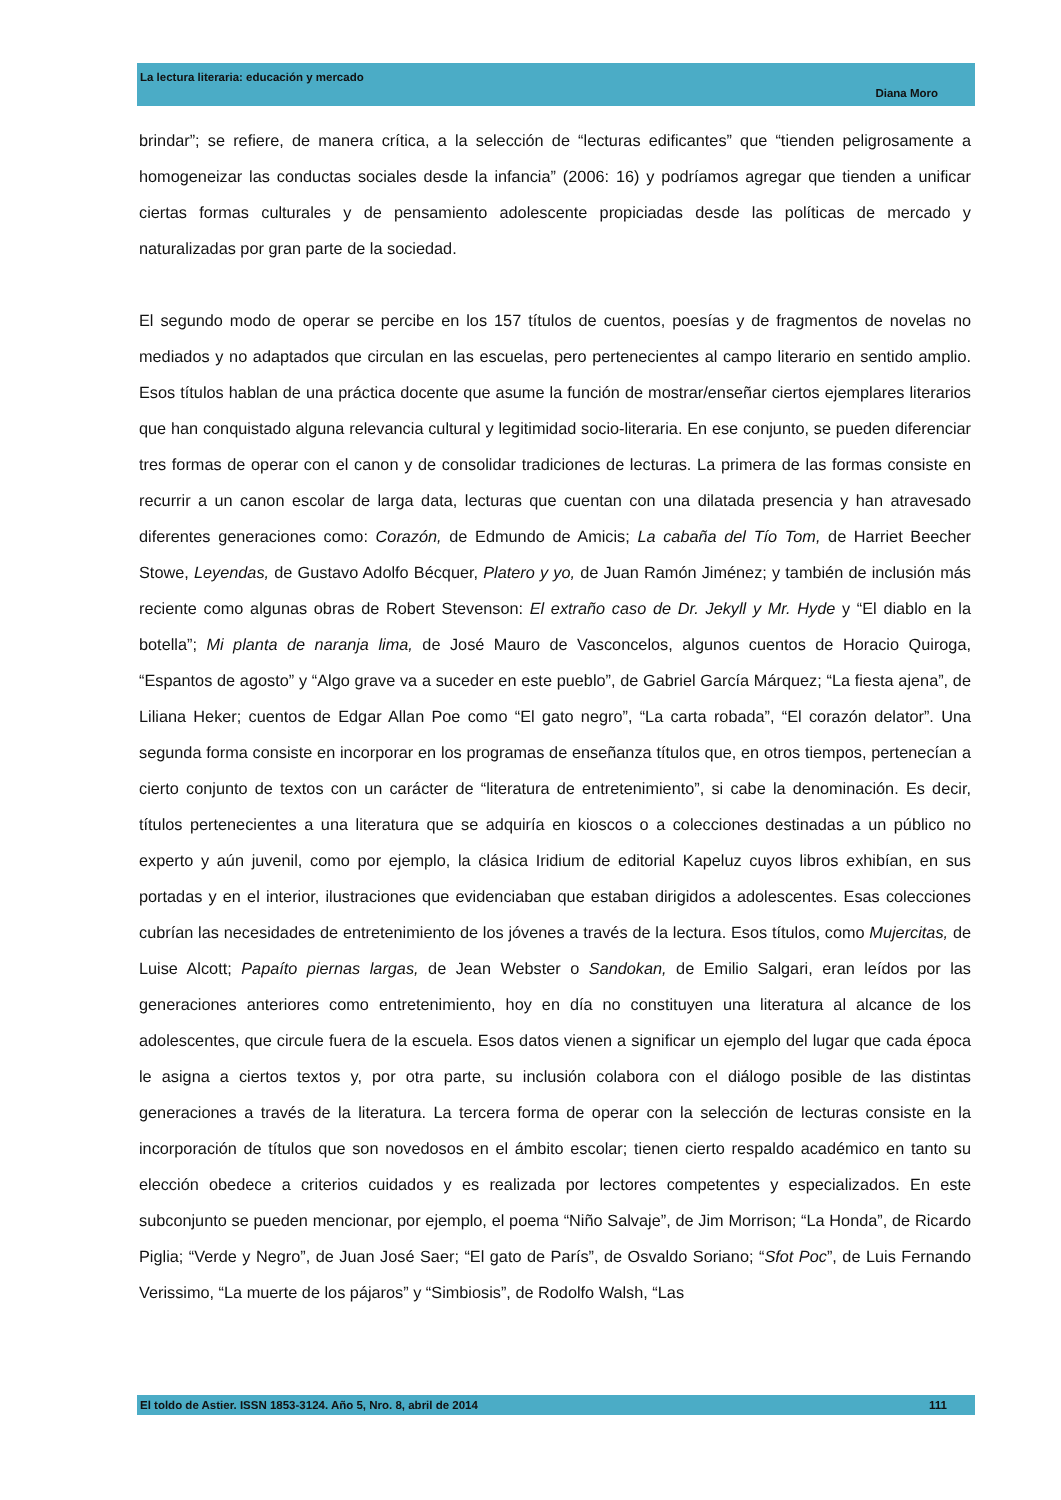La lectura literaria: educación y mercado
Diana Moro
brindar”; se refiere, de manera crítica, a la selección de “lecturas edificantes” que “tienden peligrosamente a homogeneizar las conductas sociales desde la infancia” (2006: 16) y podríamos agregar que tienden a unificar ciertas formas culturales y de pensamiento adolescente propiciadas desde las políticas de mercado y naturalizadas por gran parte de la sociedad.
El segundo modo de operar se percibe en los 157 títulos de cuentos, poesías y de fragmentos de novelas no mediados y no adaptados que circulan en las escuelas, pero pertenecientes al campo literario en sentido amplio. Esos títulos hablan de una práctica docente que asume la función de mostrar/enseñar ciertos ejemplares literarios que han conquistado alguna relevancia cultural y legitimidad socio-literaria. En ese conjunto, se pueden diferenciar tres formas de operar con el canon y de consolidar tradiciones de lecturas. La primera de las formas consiste en recurrir a un canon escolar de larga data, lecturas que cuentan con una dilatada presencia y han atravesado diferentes generaciones como: Corazón, de Edmundo de Amicis; La cabaña del Tío Tom, de Harriet Beecher Stowe, Leyendas, de Gustavo Adolfo Bécquer, Platero y yo, de Juan Ramón Jiménez; y también de inclusión más reciente como algunas obras de Robert Stevenson: El extraño caso de Dr. Jekyll y Mr. Hyde y “El diablo en la botella”; Mi planta de naranja lima, de José Mauro de Vasconcelos, algunos cuentos de Horacio Quiroga, “Espantos de agosto” y “Algo grave va a suceder en este pueblo”, de Gabriel García Márquez; “La fiesta ajena”, de Liliana Heker; cuentos de Edgar Allan Poe como “El gato negro”, “La carta robada”, “El corazón delator”. Una segunda forma consiste en incorporar en los programas de enseñanza títulos que, en otros tiempos, pertenecían a cierto conjunto de textos con un carácter de “literatura de entretenimiento”, si cabe la denominación. Es decir, títulos pertenecientes a una literatura que se adquiría en kioscos o a colecciones destinadas a un público no experto y aún juvenil, como por ejemplo, la clásica Iridium de editorial Kapeluz cuyos libros exhibían, en sus portadas y en el interior, ilustraciones que evidenciaban que estaban dirigidos a adolescentes. Esas colecciones cubrían las necesidades de entretenimiento de los jóvenes a través de la lectura. Esos títulos, como Mujercitas, de Luise Alcott; Papaíto piernas largas, de Jean Webster o Sandokan, de Emilio Salgari, eran leídos por las generaciones anteriores como entretenimiento, hoy en día no constituyen una literatura al alcance de los adolescentes, que circule fuera de la escuela. Esos datos vienen a significar un ejemplo del lugar que cada época le asigna a ciertos textos y, por otra parte, su inclusión colabora con el diálogo posible de las distintas generaciones a través de la literatura. La tercera forma de operar con la selección de lecturas consiste en la incorporación de títulos que son novedosos en el ámbito escolar; tienen cierto respaldo académico en tanto su elección obedece a criterios cuidados y es realizada por lectores competentes y especializados. En este subconjunto se pueden mencionar, por ejemplo, el poema “Niño Salvaje”, de Jim Morrison; “La Honda”, de Ricardo Piglia; “Verde y Negro”, de Juan José Saer; “El gato de París”, de Osvaldo Soriano; “Sfot Poc”, de Luis Fernando Verissimo, “La muerte de los pájaros” y “Simbiosis”, de Rodolfo Walsh, “Las
El toldo de Astier. ISSN 1853-3124. Año 5, Nro. 8, abril de 2014 111